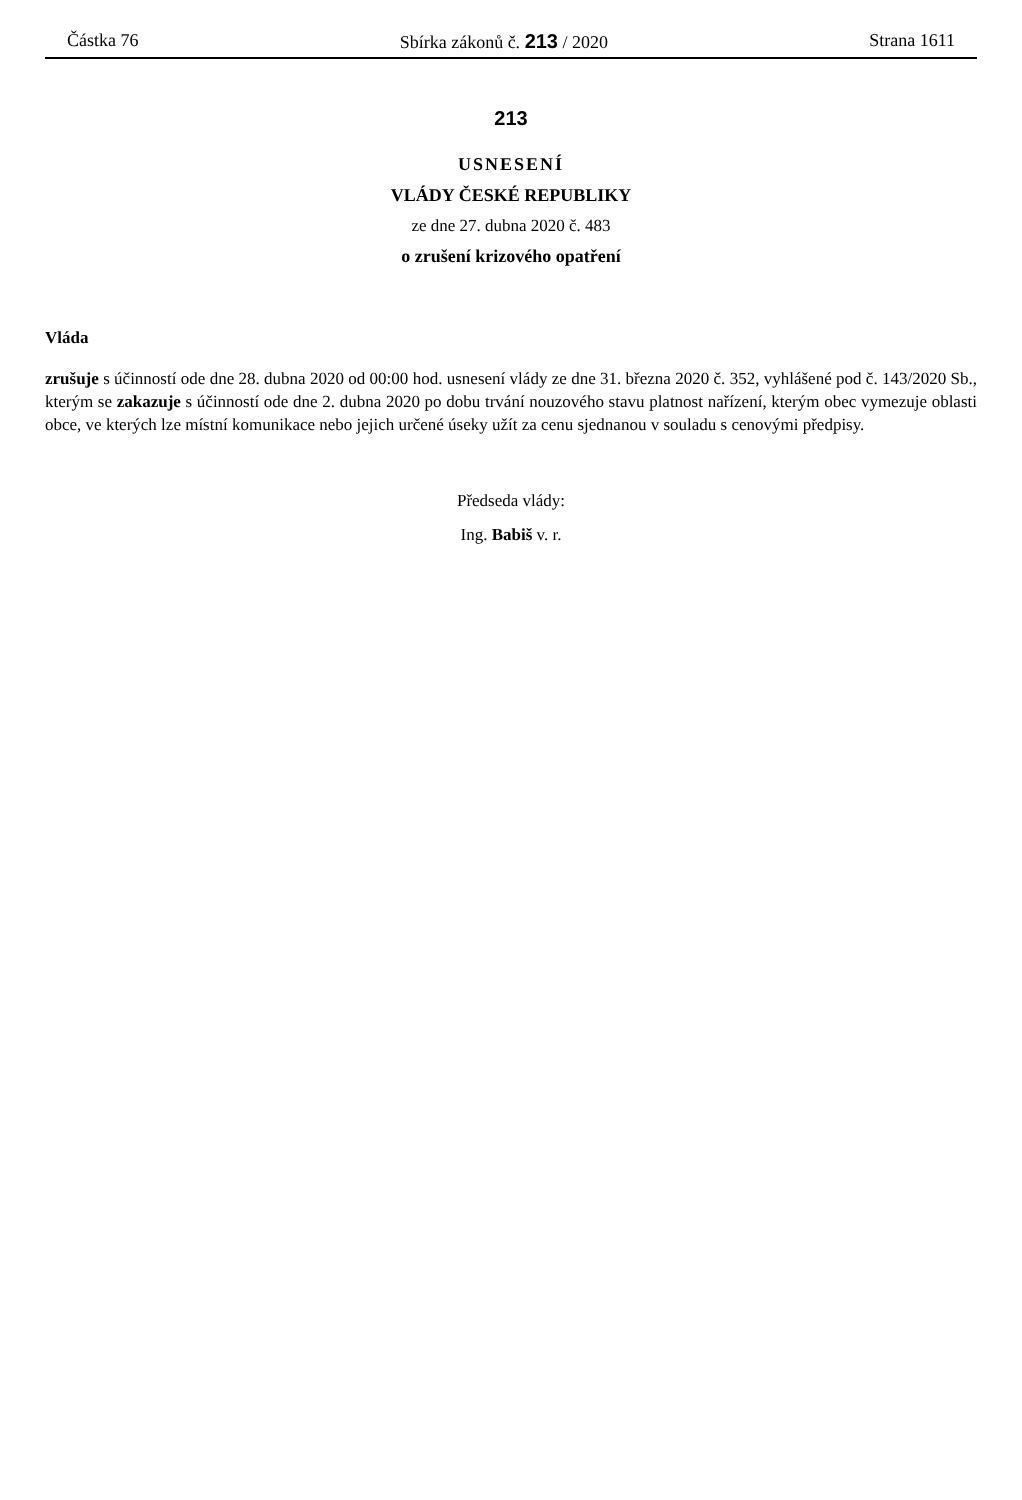Částka 76 Sbírka zákonů č. 213 / 2020 Strana 1611
213
USNESENÍ
VLÁDY ČESKÉ REPUBLIKY
ze dne 27. dubna 2020 č. 483
o zrušení krizového opatření
Vláda
zrušuje s účinností ode dne 28. dubna 2020 od 00:00 hod. usnesení vlády ze dne 31. března 2020 č. 352, vyhlášené pod č. 143/2020 Sb., kterým se zakazuje s účinností ode dne 2. dubna 2020 po dobu trvání nouzového stavu platnost nařízení, kterým obec vymezuje oblasti obce, ve kterých lze místní komunikace nebo jejich určené úseky užít za cenu sjednanou v souladu s cenovými předpisy.
Předseda vlády:
Ing. Babiš v. r.